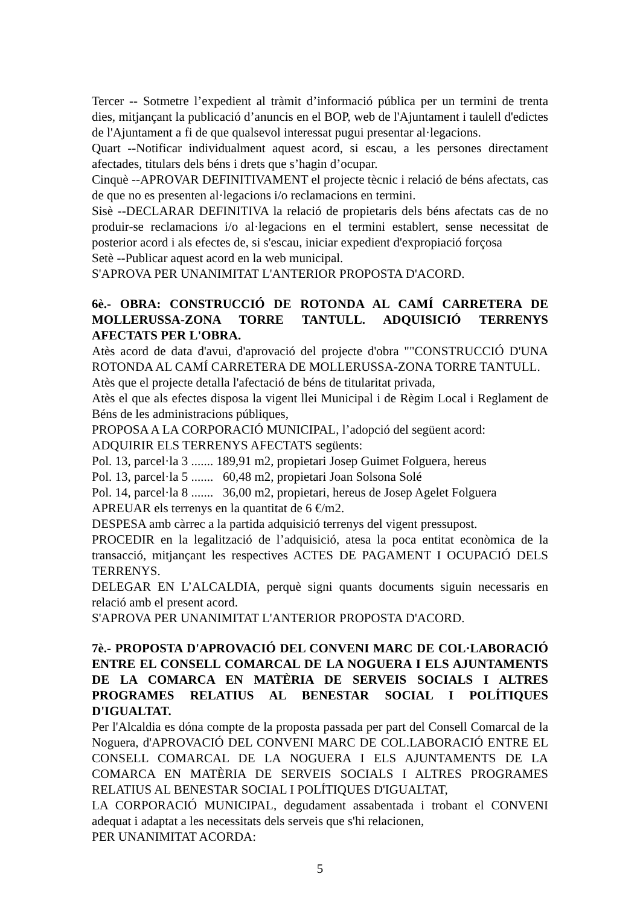Tercer -- Sotmetre l’expedient al tràmit d’informació pública per un termini de trenta dies, mitjançant la publicació d’anuncis en el BOP, web de l'Ajuntament i taulell d'edictes de l'Ajuntament a fi de que qualsevol interessat pugui presentar al·legacions.
Quart --Notificar individualment aquest acord, si escau, a les persones directament afectades, titulars dels béns i drets que s’hagin d’ocupar.
Cinquè --APROVAR DEFINITIVAMENT el projecte tècnic i relació de béns afectats, cas de que no es presenten al·legacions i/o reclamacions en termini.
Sisè --DECLARAR DEFINITIVA la relació de propietaris dels béns afectats cas de no produir-se reclamacions i/o al·legacions en el termini establert, sense necessitat de posterior acord i als efectes de, si s'escau, iniciar expedient d'expropiació forçosa
Setè --Publicar aquest acord en la web municipal.
S'APROVA PER UNANIMITAT L'ANTERIOR PROPOSTA D'ACORD.
6è.- OBRA: CONSTRUCCIÓ DE ROTONDA AL CAMÍ CARRETERA DE MOLLERUSSA-ZONA TORRE TANTULL. ADQUISICIÓ TERRENYS AFECTATS PER L'OBRA.
Atès acord de data d'avui, d'aprovació del projecte d'obra ""CONSTRUCCIÓ D'UNA ROTONDA AL CAMÍ CARRETERA DE MOLLERUSSA-ZONA TORRE TANTULL.
Atès que el projecte detalla l'afectació de béns de titularitat privada,
Atès el que als efectes disposa la vigent llei Municipal i de Règim Local i Reglament de Béns de les administracions públiques,
PROPOSA A LA CORPORACIÓ MUNICIPAL, l’adopció del següent acord:
ADQUIRIR ELS TERRENYS AFECTATS següents:
Pol. 13, parcel·la 3 ....... 189,91 m2, propietari Josep Guimet Folguera, hereus
Pol. 13, parcel·la 5 ....... 60,48 m2, propietari Joan Solsona Solé
Pol. 14, parcel·la 8 ....... 36,00 m2, propietari, hereus de Josep Agelet Folguera
APREUAR els terrenys en la quantitat de 6 €/m2.
DESPESA amb càrrec a la partida adquisició terrenys del vigent pressupost.
PROCEDIR en la legalització de l’adquisició, atesa la poca entitat econòmica de la transacció, mitjançant les respectives ACTES DE PAGAMENT I OCUPACIÓ DELS TERRENYS.
DELEGAR EN L’ALCALDIA, perquè signi quants documents siguin necessaris en relació amb el present acord.
S'APROVA PER UNANIMITAT L'ANTERIOR PROPOSTA D'ACORD.
7è.- PROPOSTA D'APROVACIÓ DEL CONVENI MARC DE COL·LABORACIÓ ENTRE EL CONSELL COMARCAL DE LA NOGUERA I ELS AJUNTAMENTS DE LA COMARCA EN MATÈRIA DE SERVEIS SOCIALS I ALTRES PROGRAMES RELATIUS AL BENESTAR SOCIAL I POLÍTIQUES D'IGUALTAT.
Per l'Alcaldia es dóna compte de la proposta passada per part del Consell Comarcal de la Noguera, d'APROVACIÓ DEL CONVENI MARC DE COL.LABORACIÓ ENTRE EL CONSELL COMARCAL DE LA NOGUERA I ELS AJUNTAMENTS DE LA COMARCA EN MATÈRIA DE SERVEIS SOCIALS I ALTRES PROGRAMES RELATIUS AL BENESTAR SOCIAL I POLÍTIQUES D'IGUALTAT,
LA CORPORACIÓ MUNICIPAL, degudament assabentada i trobant el CONVENI adequat i adaptat a les necessitats dels serveis que s'hi relacionen,
PER UNANIMITAT ACORDA:
5